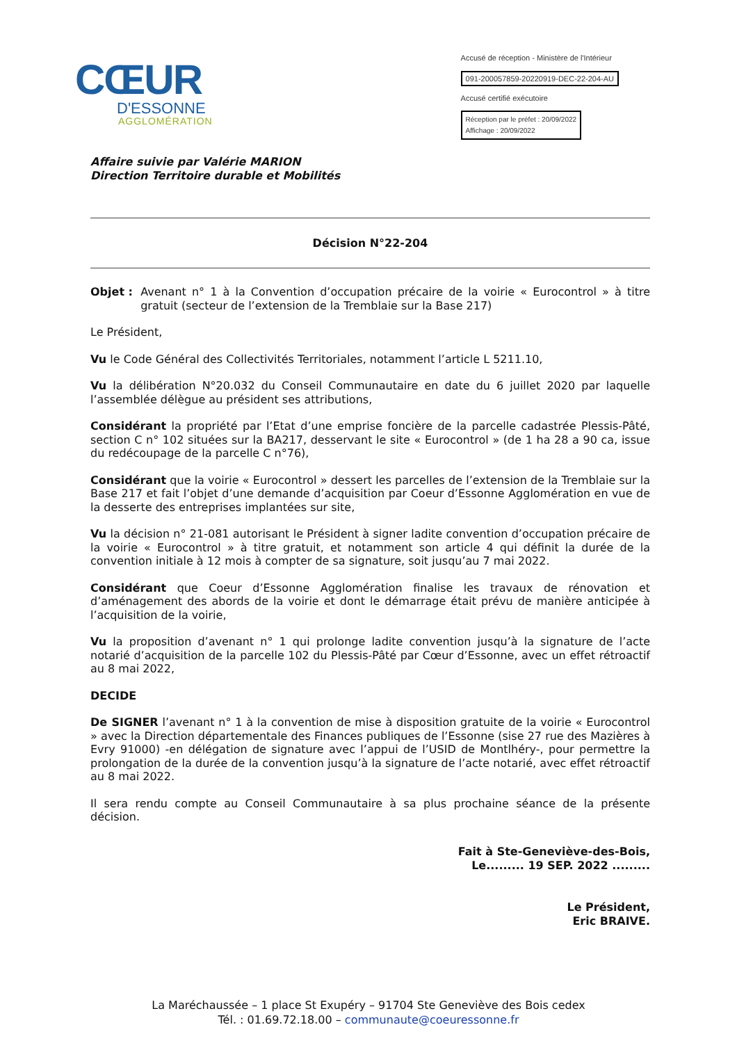CŒUR
D'ESSONNE
AGGLOMÉRATION
Accusé de réception - Ministère de l'Intérieur
091-200057859-20220919-DEC-22-204-AU
Accusé certifié exécutoire
Réception par le préfet : 20/09/2022
Affichage : 20/09/2022
Affaire suivie par Valérie MARION
Direction Territoire durable et Mobilités
Décision N°22-204
Objet :
Avenant n° 1 à la Convention d’occupation précaire de la voirie « Eurocontrol » à titre gratuit (secteur de l’extension de la Tremblaie sur la Base 217)
Le Président,
Vu le Code Général des Collectivités Territoriales, notamment l’article L 5211.10,
Vu la délibération N°20.032 du Conseil Communautaire en date du 6 juillet 2020 par laquelle l’assemblée délègue au président ses attributions,
Considérant la propriété par l’Etat d’une emprise foncière de la parcelle cadastrée Plessis-Pâté, section C n° 102 situées sur la BA217, desservant le site « Eurocontrol » (de 1 ha 28 a 90 ca, issue du redécoupage de la parcelle C n°76),
Considérant que la voirie « Eurocontrol » dessert les parcelles de l’extension de la Tremblaie sur la Base 217 et fait l’objet d’une demande d’acquisition par Coeur d’Essonne Agglomération en vue de la desserte des entreprises implantées sur site,
Vu la décision n° 21-081 autorisant le Président à signer ladite convention d’occupation précaire de la voirie « Eurocontrol » à titre gratuit, et notamment son article 4 qui définit la durée de la convention initiale à 12 mois à compter de sa signature, soit jusqu’au 7 mai 2022.
Considérant que Coeur d’Essonne Agglomération finalise les travaux de rénovation et d’aménagement des abords de la voirie et dont le démarrage était prévu de manière anticipée à l’acquisition de la voirie,
Vu la proposition d’avenant n° 1 qui prolonge ladite convention jusqu’à la signature de l’acte notarié d’acquisition de la parcelle 102 du Plessis-Pâté par Cœur d’Essonne, avec un effet rétroactif au 8 mai 2022,
DECIDE
De SIGNER l’avenant n° 1 à la convention de mise à disposition gratuite de la voirie « Eurocontrol » avec la Direction départementale des Finances publiques de l’Essonne (sise 27 rue des Mazières à Evry 91000) -en délégation de signature avec l’appui de l’USID de Montlhéry-, pour permettre la prolongation de la durée de la convention jusqu’à la signature de l’acte notarié, avec effet rétroactif au 8 mai 2022.
Il sera rendu compte au Conseil Communautaire à sa plus prochaine séance de la présente décision.
Fait à Ste-Geneviève-des-Bois,
Le......... 19 SEP. 2022 .........
Le Président,
Eric BRAIVE.
La Maréchaussée – 1 place St Exupéry – 91704 Ste Geneviève des Bois cedex
Tél. : 01.69.72.18.00 – communaute@coeuressonne.fr